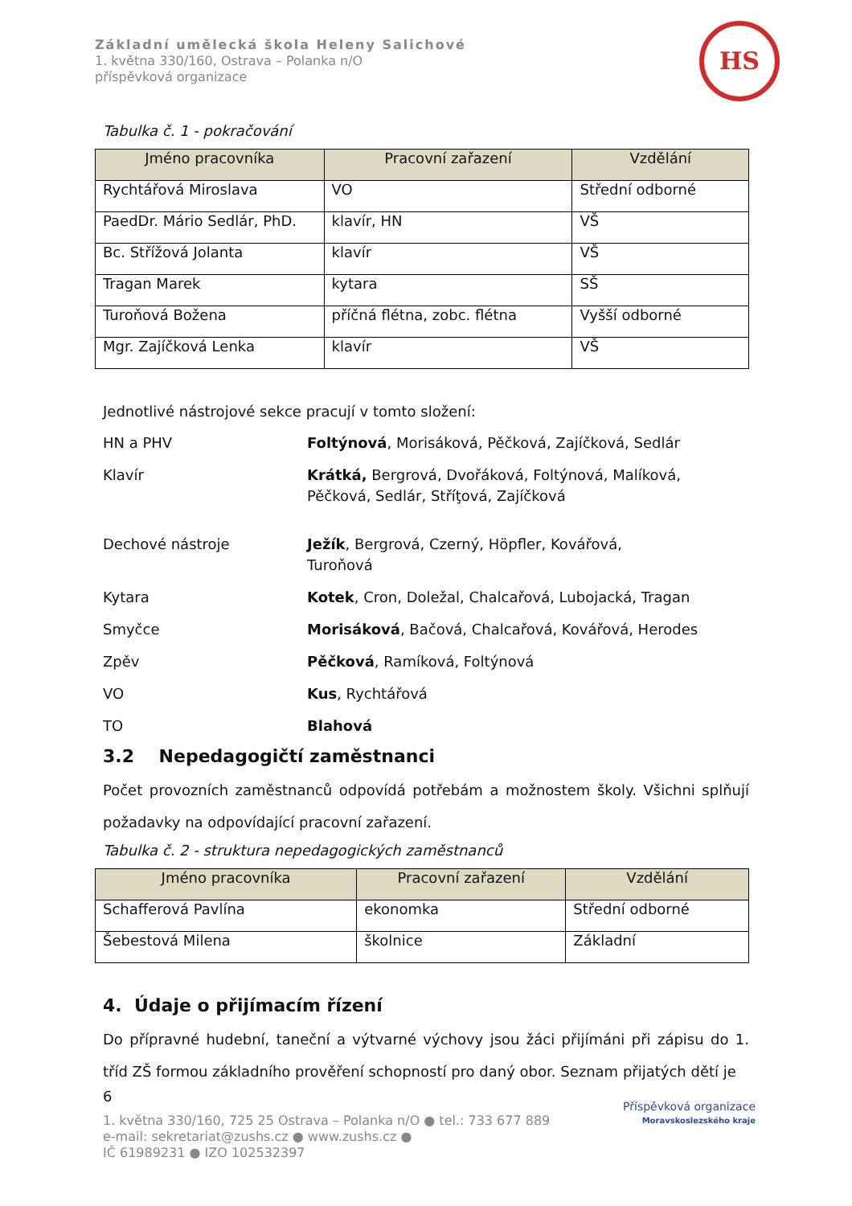Základní umělecká škola Heleny Salichové
1. května 330/160, Ostrava – Polanka n/O
příspěvková organizace
HS
Tabulka č. 1 - pokračování
| Jméno pracovníka | Pracovní zařazení | Vzdělání |
| --- | --- | --- |
| Rychtářová Miroslava | VO | Střední odborné |
| PaedDr. Mário Sedlár, PhD. | klavír, HN | VŠ |
| Bc. Střížová Jolanta | klavír | VŠ |
| Tragan Marek | kytara | SŠ |
| Turoňová Božena | příčná flétna, zobc. flétna | Vyšší odborné |
| Mgr. Zajíčková Lenka | klavír | VŠ |
Jednotlivé nástrojové sekce pracují v tomto složení:
HN a PHV
Foltýnová, Morisáková, Pěčková, Zajíčková, Sedlár
Klavír
Krátká, Bergrová, Dvořáková, Foltýnová, Malíková, Pěčková, Sedlár, Stříţová, Zajíčková
Dechové nástroje
Ježík, Bergrová, Czerný, Höpfler, Kovářová,
Turoňová
Kytara
Kotek, Cron, Doležal, Chalcařová, Lubojacká, Tragan
Smyčce
Morisáková, Bačová, Chalcařová, Kovářová, Herodes
Zpěv
Pěčková, Ramíková, Foltýnová
VO
Kus, Rychtářová
TO
Blahová
3.2 Nepedagogičtí zaměstnanci
Počet provozních zaměstnanců odpovídá potřebám a možnostem školy. Všichni splňují požadavky na odpovídající pracovní zařazení.
Tabulka č. 2 - struktura nepedagogických zaměstnanců
| Jméno pracovníka | Pracovní zařazení | Vzdělání |
| --- | --- | --- |
| Schafferová Pavlína | ekonomka | Střední odborné |
| Šebestová Milena | školnice | Základní |
4. Údaje o přijímacím řízení
Do přípravné hudební, taneční a výtvarné výchovy jsou žáci přijímáni při zápisu do 1. tříd ZŠ formou základního prověření schopností pro daný obor. Seznam přijatých dětí je
6
1. května 330/160, 725 25 Ostrava – Polanka n/O ● tel.: 733 677 889
e-mail: sekretariat@zushs.cz ● www.zushs.cz ●
IČ 61989231 ● IZO 102532397
Příspěvková organizace
Moravskoslezského kraje